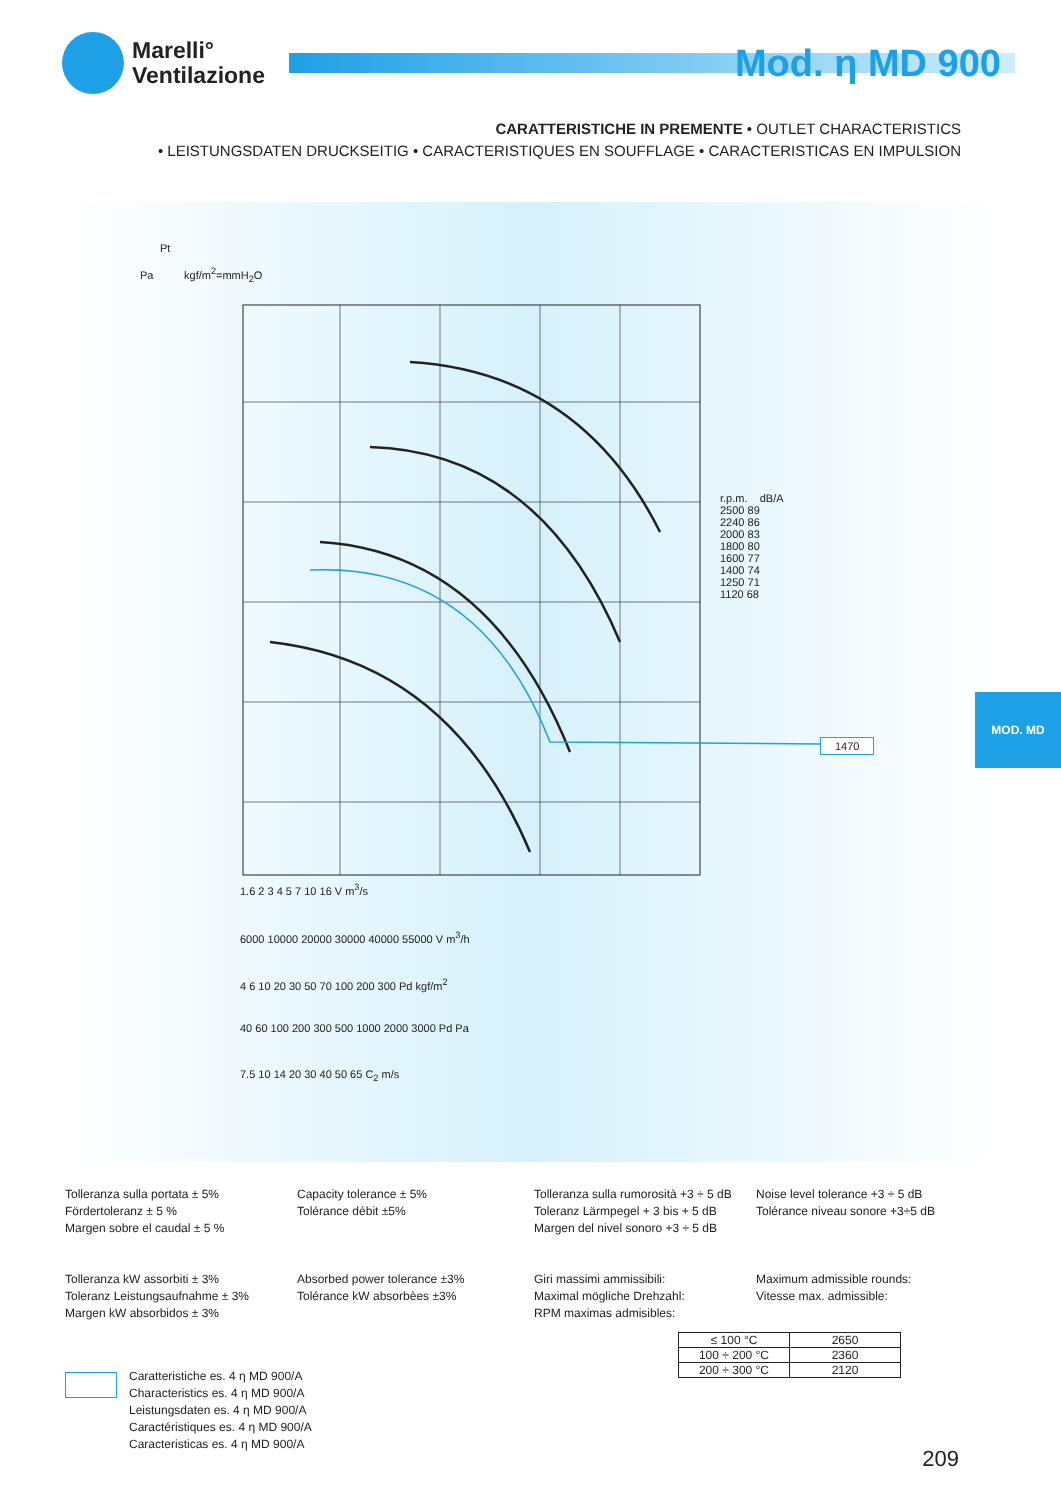Marelli°
Ventilazione
Mod. η MD 900
CARATTERISTICHE IN PREMENTE • OUTLET CHARACTERISTICS
• LEISTUNGSDATEN DRUCKSEITIG • CARACTERISTIQUES EN SOUFFLAGE • CARACTERISTICAS EN IMPULSION
Pt
Pa kgf/m<sup>2</sup>=mmH<sub>2</sub>O
r.p.m. dB/A
2500 89
2240 86
2000 83
1800 80
1600 77
1400 74
1250 71
1120 68
1470
1.6 2 3 4 5 7 10 16 V m<sup>3</sup>/s
6000 10000 20000 30000 40000 55000 V m<sup>3</sup>/h
4 6 10 20 30 50 70 100 200 300 Pd kgf/m<sup>2</sup>
40 60 100 200 300 500 1000 2000 3000 Pd Pa
7.5 10 14 20 30 40 50 65 C<sub>2</sub> m/s
MOD. MD
Tolleranza sulla portata ± 5%
Fördertoleranz ± 5 %
Margen sobre el caudal ± 5 %
Capacity tolerance ± 5%
Tolérance débit ±5%
Tolleranza sulla rumorosità +3 ÷ 5 dB
Toleranz Lärmpegel + 3 bis + 5 dB
Margen del nivel sonoro +3 ÷ 5 dB
Noise level tolerance +3 ÷ 5 dB
Tolérance niveau sonore +3÷5 dB
Tolleranza kW assorbiti ± 3%
Toleranz Leistungsaufnahme ± 3%
Margen kW absorbidos ± 3%
Absorbed power tolerance ±3%
Tolérance kW absorbèes ±3%
Giri massimi ammissibili:
Maximal mögliche Drehzahl:
RPM maximas admisibles:
Maximum admissible rounds:
Vitesse max. admissible:
| ≤ 100 °C | 2650 |
| 100 ÷ 200 °C | 2360 |
| 200 ÷ 300 °C | 2120 |
Caratteristiche es. 4 η MD 900/A
Characteristics es. 4 η MD 900/A
Leistungsdaten es. 4 η MD 900/A
Caractéristiques es. 4 η MD 900/A
Caracteristicas es. 4 η MD 900/A
209